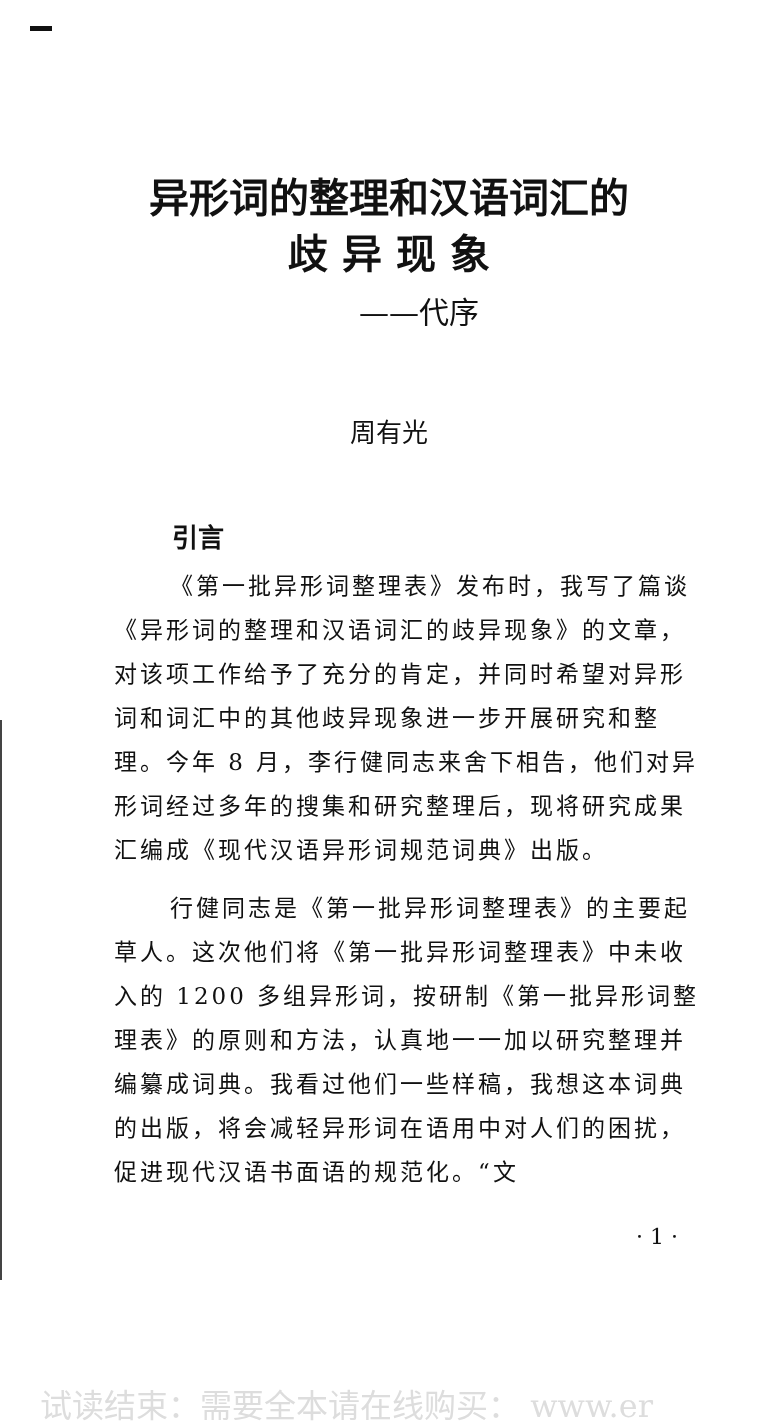异形词的整理和汉语词汇的
歧 异 现 象
——代序
周有光
引言
《第一批异形词整理表》发布时，我写了篇谈《异形词的整理和汉语词汇的歧异现象》的文章，对该项工作给予了充分的肯定，并同时希望对异形词和词汇中的其他歧异现象进一步开展研究和整理。今年 8 月，李行健同志来舍下相告，他们对异形词经过多年的搜集和研究整理后，现将研究成果汇编成《现代汉语异形词规范词典》出版。
行健同志是《第一批异形词整理表》的主要起草人。这次他们将《第一批异形词整理表》中未收入的 1200 多组异形词，按研制《第一批异形词整理表》的原则和方法，认真地一一加以研究整理并编纂成词典。我看过他们一些样稿，我想这本词典的出版，将会减轻异形词在语用中对人们的困扰，促进现代汉语书面语的规范化。“文
· 1 ·
试读结束：需要全本请在线购买： www.er